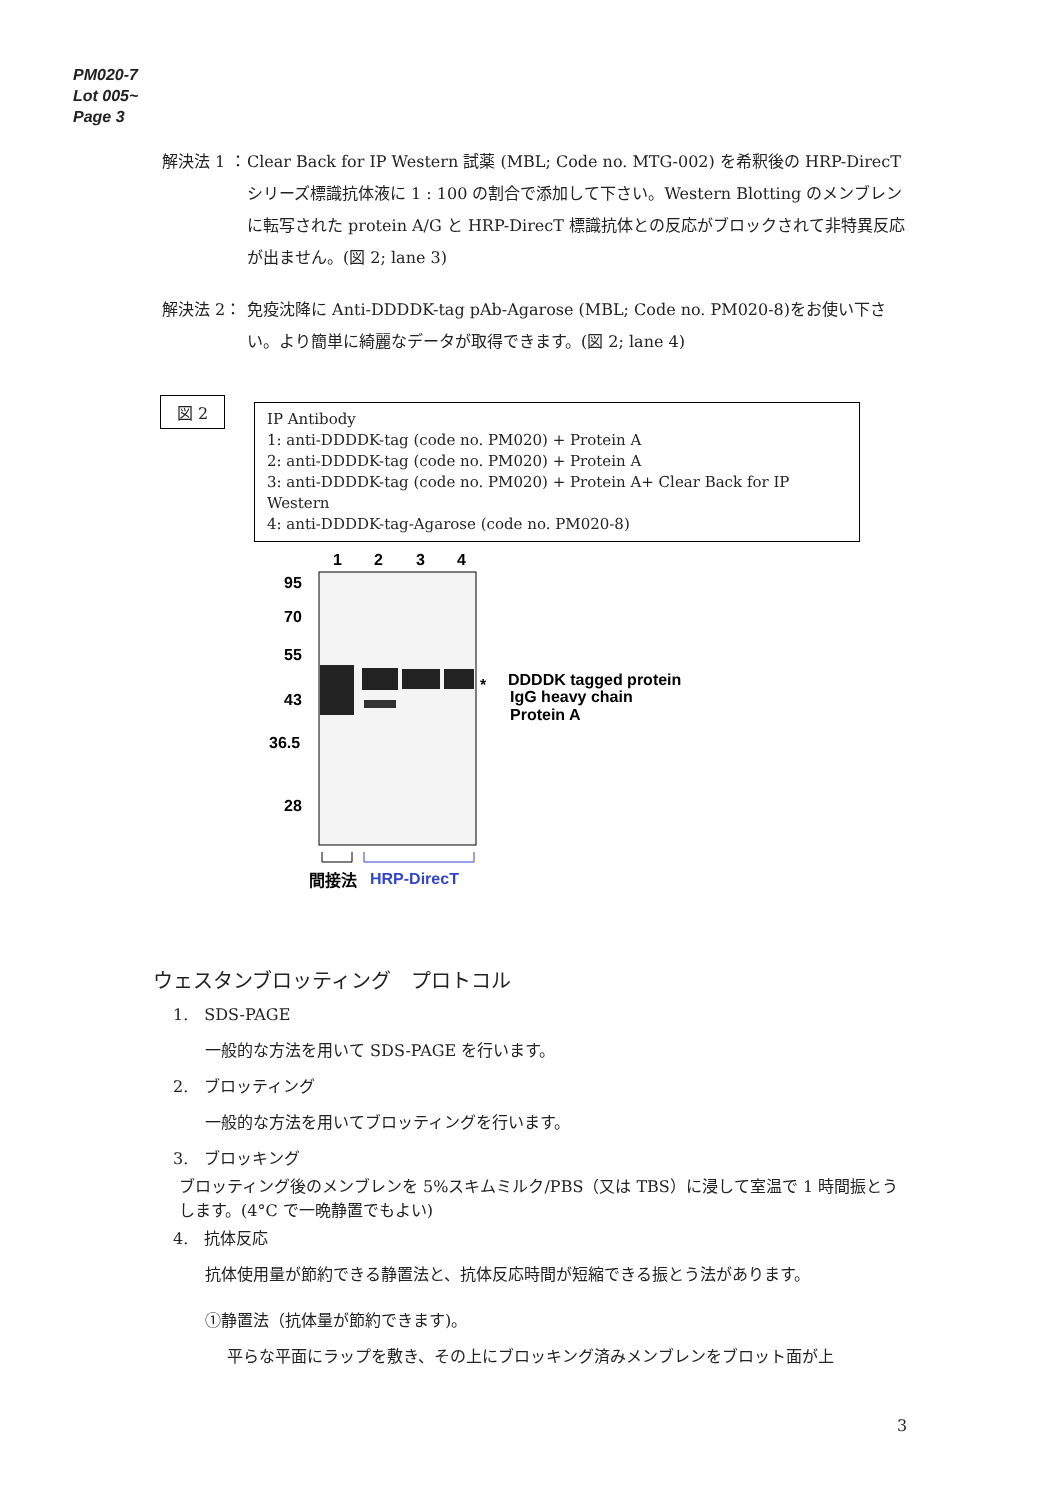PM020-7
Lot 005~
Page 3
解決法 1 ： Clear Back for IP Western 試薬 (MBL; Code no. MTG-002) を希釈後の HRP-DirecT シリーズ標識抗体液に 1 : 100 の割合で添加して下さい。Western Blotting のメンブレンに転写された protein A/G と HRP-DirecT 標識抗体との反応がブロックされて非特異反応が出ません。(図 2; lane 3)
解決法 2： 免疫沈降に Anti-DDDDK-tag pAb-Agarose (MBL; Code no. PM020-8)をお使い下さい。より簡単に綺麗なデータが取得できます。(図 2; lane 4)
図 2
IP Antibody
1: anti-DDDDK-tag (code no. PM020) + Protein A
2: anti-DDDDK-tag (code no. PM020) + Protein A
3: anti-DDDDK-tag (code no. PM020) + Protein A+ Clear Back for IP Western
4: anti-DDDDK-tag-Agarose (code no. PM020-8)
1
2
3
4
95
70
55
43
36.5
28
*
DDDDK tagged protein
IgG heavy chain
Protein A
間接法
HRP-DirecT
ウェスタンブロッティング　プロトコル
1.　SDS-PAGE
一般的な方法を用いて SDS-PAGE を行います。
2.　ブロッティング
一般的な方法を用いてブロッティングを行います。
3.　ブロッキング
ブロッティング後のメンブレンを 5%スキムミルク/PBS（又は TBS）に浸して室温で 1 時間振とうします。(4°C で一晩静置でもよい)
4.　抗体反応
抗体使用量が節約できる静置法と、抗体反応時間が短縮できる振とう法があります。
①静置法（抗体量が節約できます)。
平らな平面にラップを敷き、その上にブロッキング済みメンブレンをブロット面が上
3